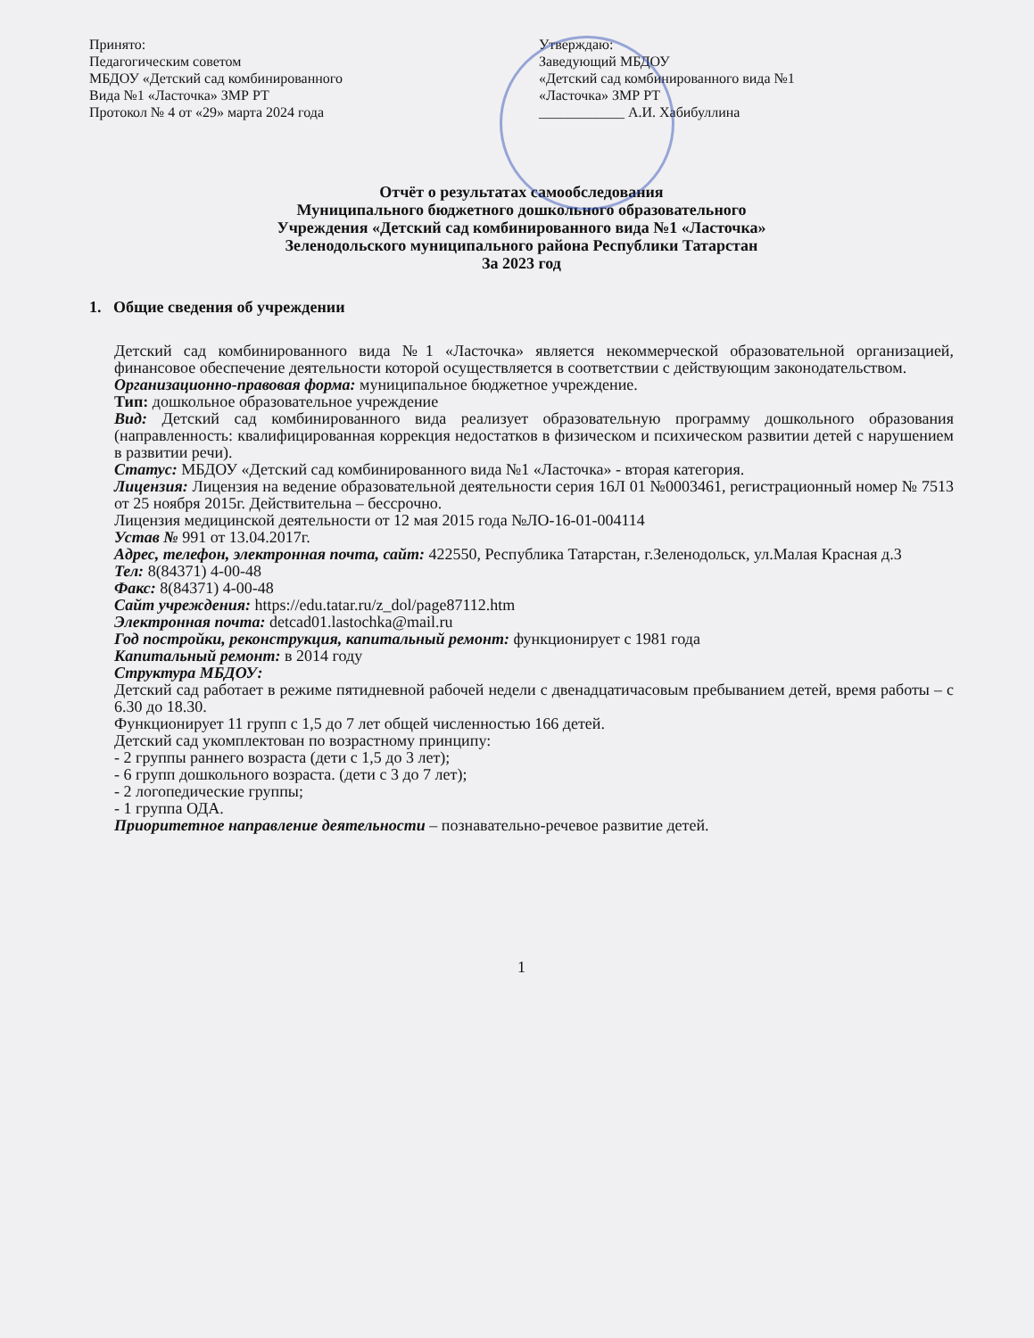Принято:
Педагогическим советом
МБДОУ «Детский сад комбинированного
Вида №1 «Ласточка» ЗМР РТ
Протокол № 4 от «29» марта 2024 года
Утверждаю:
Заведующий МБДОУ
«Детский сад комбинированного вида №1
«Ласточка» ЗМР РТ
____________ А.И. Хабибуллина
Отчёт о результатах самообследования
Муниципального бюджетного дошкольного образовательного
Учреждения «Детский сад комбинированного вида №1 «Ласточка»
Зеленодольского муниципального района Республики Татарстан
За 2023 год
1. Общие сведения об учреждении
Детский сад комбинированного вида №1 «Ласточка» является некоммерческой образовательной организацией, финансовое обеспечение деятельности которой осуществляется в соответствии с действующим законодательством.
Организационно-правовая форма: муниципальное бюджетное учреждение.
Тип: дошкольное образовательное учреждение
Вид: Детский сад комбинированного вида реализует образовательную программу дошкольного образования (направленность: квалифицированная коррекция недостатков в физическом и психическом развитии детей с нарушением в развитии речи).
Статус: МБДОУ «Детский сад комбинированного вида №1 «Ласточка» - вторая категория.
Лицензия: Лицензия на ведение образовательной деятельности серия 16Л 01 №0003461, регистрационный номер № 7513 от 25 ноября 2015г. Действительна – бессрочно.
Лицензия медицинской деятельности от 12 мая 2015 года №ЛО-16-01-004114
Устав № 991 от 13.04.2017г.
Адрес, телефон, электронная почта, сайт: 422550, Республика Татарстан, г.Зеленодольск, ул.Малая Красная д.3
Тел: 8(84371) 4-00-48
Факс: 8(84371) 4-00-48
Сайт учреждения: https://edu.tatar.ru/z_dol/page87112.htm
Электронная почта: detcad01.lastochka@mail.ru
Год постройки, реконструкция, капитальный ремонт: функционирует с 1981 года
Капитальный ремонт: в 2014 году
Структура МБДОУ:
Детский сад работает в режиме пятидневной рабочей недели с двенадцатичасовым пребыванием детей, время работы – с 6.30 до 18.30.
Функционирует 11 групп с 1,5 до 7 лет общей численностью 166 детей.
Детский сад укомплектован по возрастному принципу:
- 2 группы раннего возраста (дети с 1,5 до 3 лет);
- 6 групп дошкольного возраста. (дети с 3 до 7 лет);
- 2 логопедические группы;
- 1 группа ОДА.
Приоритетное направление деятельности – познавательно-речевое развитие детей.
1